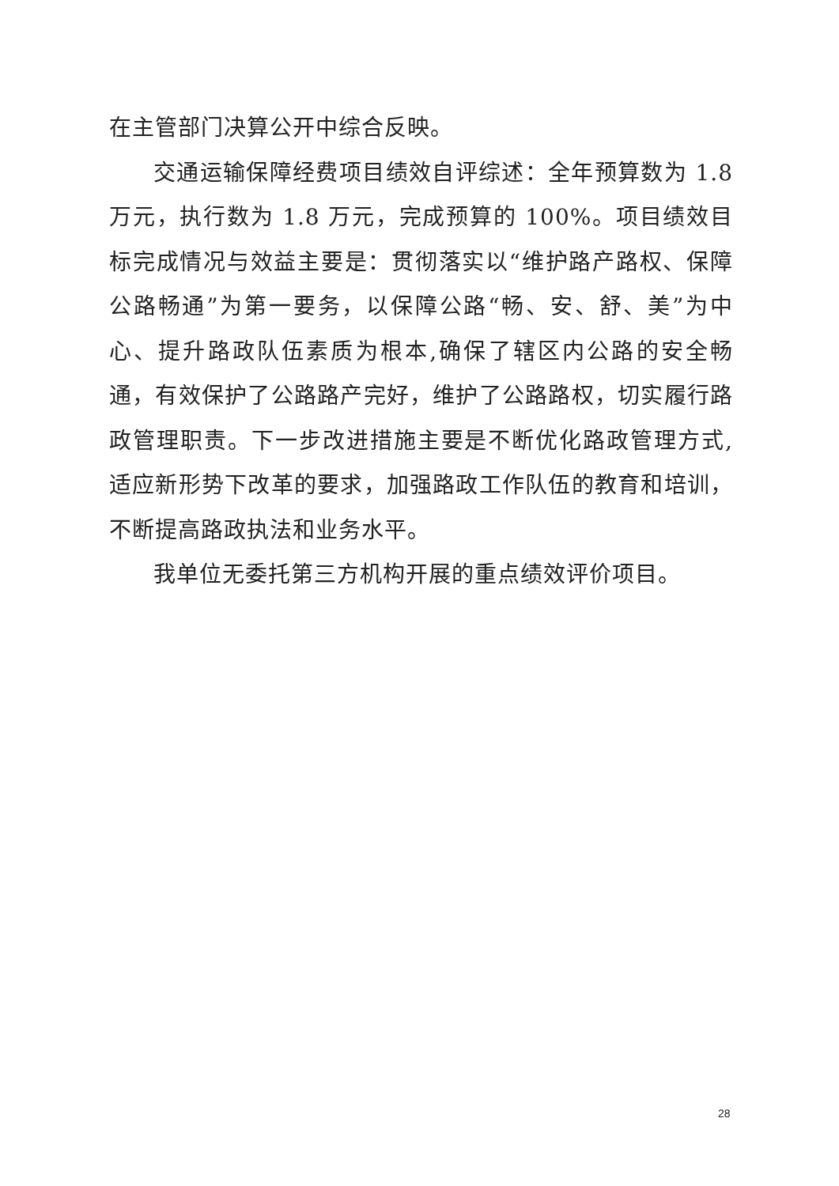在主管部门决算公开中综合反映。
交通运输保障经费项目绩效自评综述：全年预算数为 1.8 万元，执行数为 1.8 万元，完成预算的 100%。项目绩效目标完成情况与效益主要是：贯彻落实以“维护路产路权、保障公路畅通”为第一要务，以保障公路“畅、安、舒、美”为中心、提升路政队伍素质为根本,确保了辖区内公路的安全畅通，有效保护了公路路产完好，维护了公路路权，切实履行路政管理职责。下一步改进措施主要是不断优化路政管理方式,适应新形势下改革的要求，加强路政工作队伍的教育和培训，不断提高路政执法和业务水平。
我单位无委托第三方机构开展的重点绩效评价项目。
28